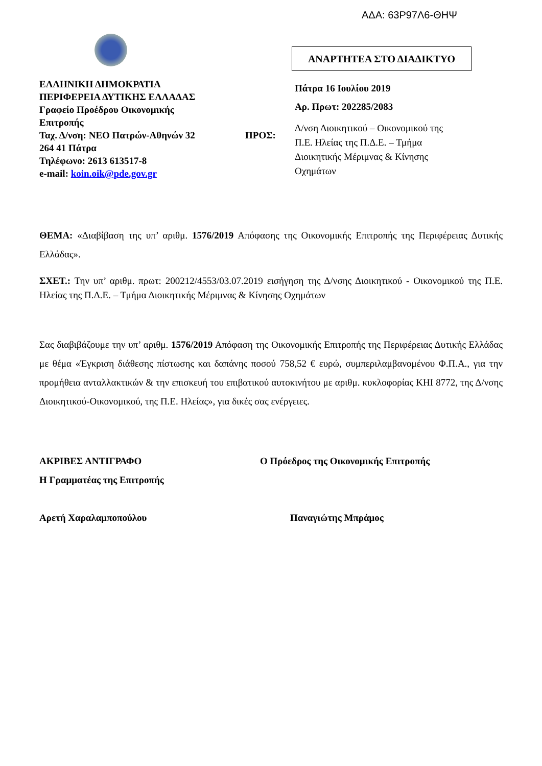ΑΔΑ: 63Ρ97Λ6-ΘΗΨ
ΕΛΛΗΝΙΚΗ ΔΗΜΟΚΡΑΤΙΑ
ΠΕΡΙΦΕΡΕΙΑ ΔΥΤΙΚΗΣ ΕΛΛΑΔΑΣ
Γραφείο Προέδρου Οικονομικής
Επιτροπής
Ταχ. Δ/νση: ΝΕΟ Πατρών-Αθηνών 32
264 41 Πάτρα
Τηλέφωνο: 2613 613517-8
e-mail: koin.oik@pde.gov.gr
ΑΝΑΡΤΗΤΕΑ ΣΤΟ ΔΙΑΔΙΚΤΥΟ
Πάτρα 16 Ιουλίου 2019
Αρ. Πρωτ: 202285/2083
ΠΡΟΣ:
Δ/νση Διοικητικού – Οικονομικού της
Π.Ε. Ηλείας της Π.Δ.Ε. – Τμήμα
Διοικητικής Μέριμνας & Κίνησης
Οχημάτων
ΘΕΜΑ: «Διαβίβαση της υπ’ αριθμ. 1576/2019 Απόφασης της Οικονομικής Επιτροπής της Περιφέρειας Δυτικής Ελλάδας».
ΣΧΕΤ.: Την υπ’ αριθμ. πρωτ: 200212/4553/03.07.2019 εισήγηση της Δ/νσης Διοικητικού - Οικονομικού της Π.Ε. Ηλείας της Π.Δ.Ε. – Τμήμα Διοικητικής Μέριμνας & Κίνησης Οχημάτων
Σας διαβιβάζουμε την υπ’ αριθμ. 1576/2019 Απόφαση της Οικονομικής Επιτροπής της Περιφέρειας Δυτικής Ελλάδας με θέμα «Έγκριση διάθεσης πίστωσης και δαπάνης ποσού 758,52 € ευρώ, συμπεριλαμβανομένου Φ.Π.Α., για την προμήθεια ανταλλακτικών & την επισκευή του επιβατικού αυτοκινήτου με αριθμ. κυκλοφορίας ΚΗΙ 8772, της Δ/νσης Διοικητικού-Οικονομικού, της Π.Ε. Ηλείας», για δικές σας ενέργειες.
ΑΚΡΙΒΕΣ ΑΝΤΙΓΡΑΦΟ
Η Γραμματέας της Επιτροπής
Αρετή Χαραλαμποπούλου
Ο Πρόεδρος της Οικονομικής Επιτροπής
Παναγιώτης Μπράμος